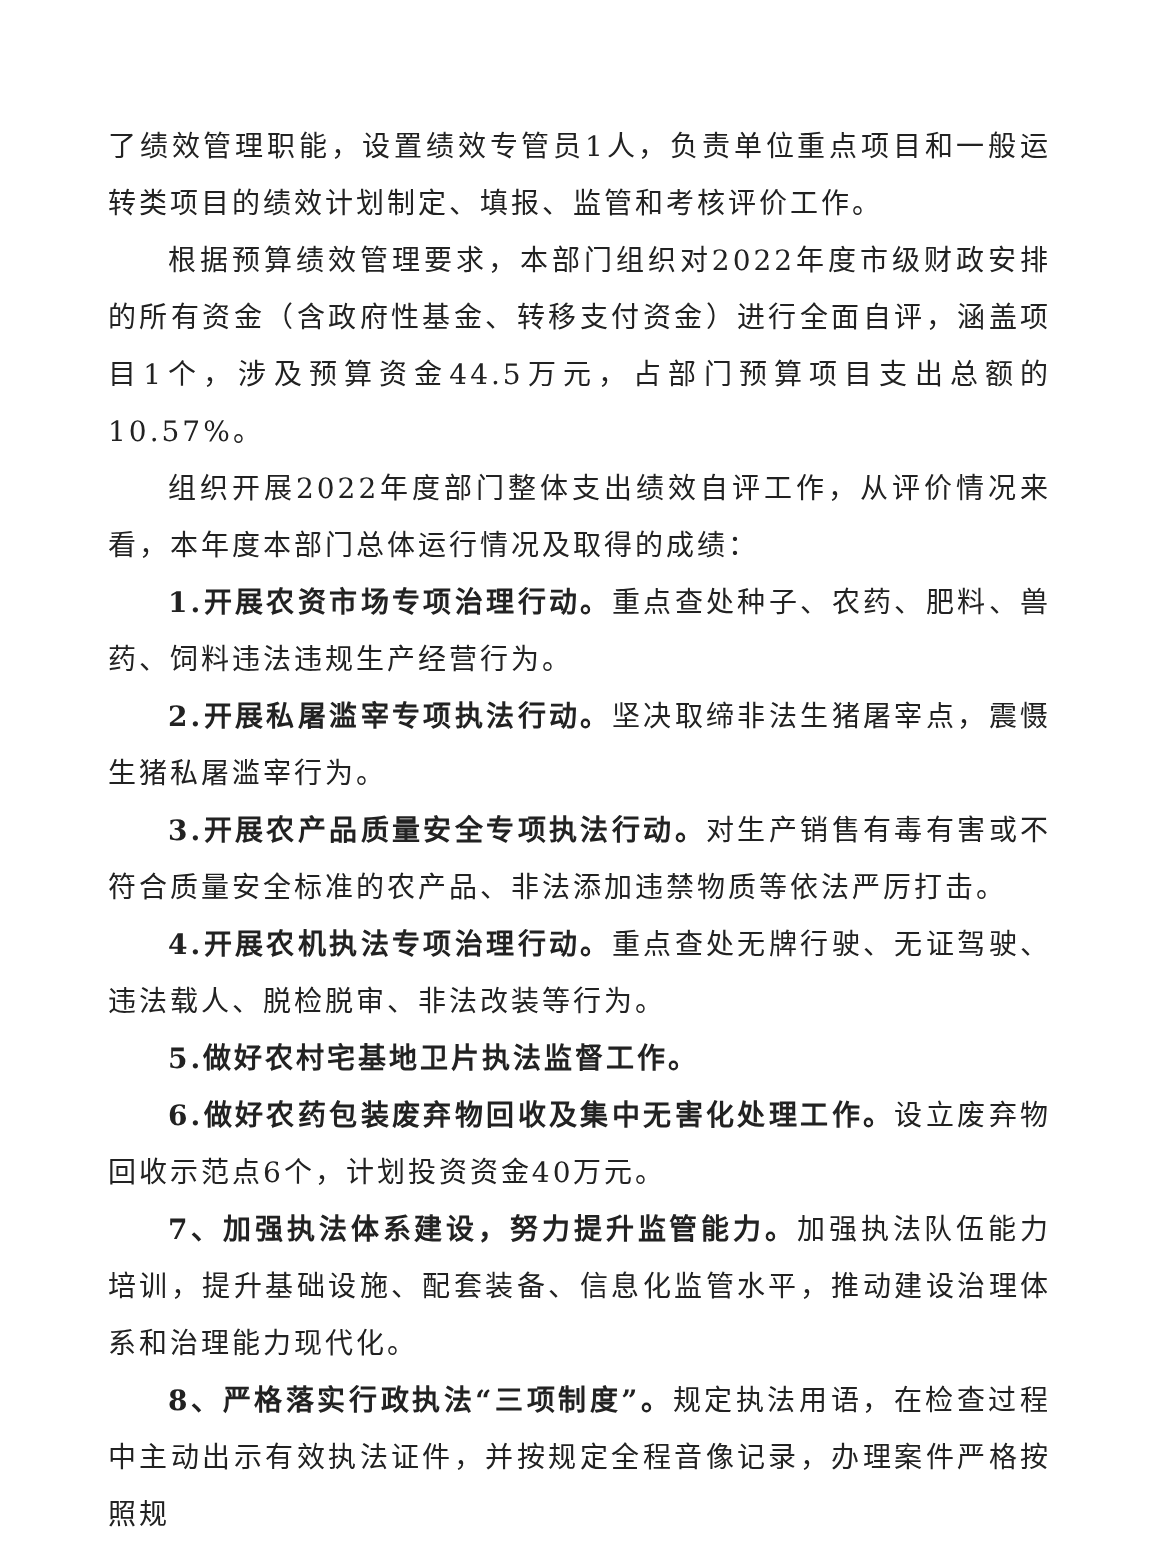了绩效管理职能，设置绩效专管员1人，负责单位重点项目和一般运转类项目的绩效计划制定、填报、监管和考核评价工作。
根据预算绩效管理要求，本部门组织对2022年度市级财政安排的所有资金（含政府性基金、转移支付资金）进行全面自评，涵盖项目1个，涉及预算资金44.5万元，占部门预算项目支出总额的10.57%。
组织开展2022年度部门整体支出绩效自评工作，从评价情况来看，本年度本部门总体运行情况及取得的成绩：
1.开展农资市场专项治理行动。重点查处种子、农药、肥料、兽药、饲料违法违规生产经营行为。
2.开展私屠滥宰专项执法行动。坚决取缔非法生猪屠宰点，震慑生猪私屠滥宰行为。
3.开展农产品质量安全专项执法行动。对生产销售有毒有害或不符合质量安全标准的农产品、非法添加违禁物质等依法严厉打击。
4.开展农机执法专项治理行动。重点查处无牌行驶、无证驾驶、违法载人、脱检脱审、非法改装等行为。
5.做好农村宅基地卫片执法监督工作。
6.做好农药包装废弃物回收及集中无害化处理工作。设立废弃物回收示范点6个，计划投资资金40万元。
7、加强执法体系建设，努力提升监管能力。加强执法队伍能力培训，提升基础设施、配套装备、信息化监管水平，推动建设治理体系和治理能力现代化。
8、严格落实行政执法“三项制度”。规定执法用语，在检查过程中主动出示有效执法证件，并按规定全程音像记录，办理案件严格按照规